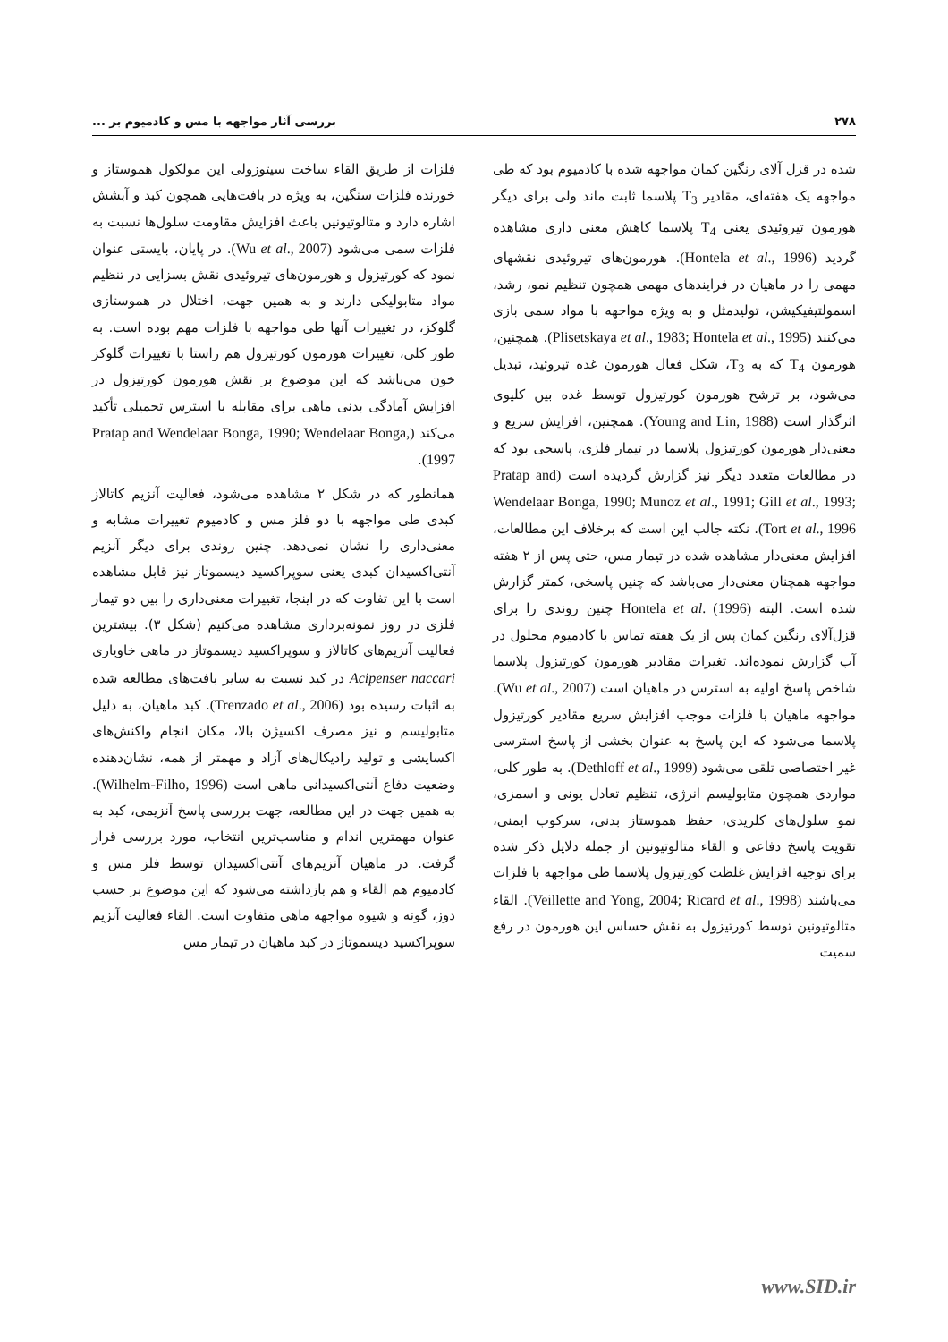۲۷۸ بررسی آثار مواجهه با مس و کادمیوم بر ...
شده در قزل آلای رنگین کمان مواجهه شده با کادمیوم بود که طی مواجهه یک هفته‌ای، مقادیر T<sub>3</sub> پلاسما ثابت ماند ولی برای دیگر هورمون تیروئیدی یعنی T<sub>4</sub> پلاسما کاهش معنی داری مشاهده گردید (Hontela et al., 1996). هورمون‌های تیروئیدی نقشهای مهمی را در ماهیان در فرایندهای مهمی همچون تنظیم نمو، رشد، اسمولتیفیکیشن، تولیدمثل و به ویژه مواجهه با مواد سمی بازی می‌کنند (Plisetskaya et al., 1983; Hontela et al., 1995). همچنین، هورمون T<sub>4</sub> که به T<sub>3</sub>، شکل فعال هورمون غده تیروئید، تبدیل می‌شود، بر ترشح هورمون کورتیزول توسط غده بین کلیوی اثرگذار است (Young and Lin, 1988). همچنین، افزایش سریع و معنی‌دار هورمون کورتیزول پلاسما در تیمار فلزی، پاسخی بود که در مطالعات متعدد دیگر نیز گزارش گردیده است (Pratap and Wendelaar Bonga, 1990; Munoz et al., 1991; Gill et al., 1993; Tort et al., 1996). نکته جالب این است که برخلاف این مطالعات، افزایش معنی‌دار مشاهده شده در تیمار مس، حتی پس از ۲ هفته مواجهه همچنان معنی‌دار می‌باشد که چنین پاسخی، کمتر گزارش شده است. البته Hontela et al. (1996) چنین روندی را برای قزل‌آلای رنگین کمان پس از یک هفته تماس با کادمیوم محلول در آب گزارش نموده‌اند. تغیرات مقادیر هورمون کورتیزول پلاسما شاخص پاسخ اولیه به استرس در ماهیان است (Wu et al., 2007). مواجهه ماهیان با فلزات موجب افزایش سریع مقادیر کورتیزول پلاسما می‌شود که این پاسخ به عنوان بخشی از پاسخ استرسی غیر اختصاصی تلقی می‌شود (Dethloff et al., 1999). به طور کلی، مواردی همچون متابولیسم انرژی، تنظیم تعادل یونی و اسمزی، نمو سلول‌های کلریدی، حفظ هموستاز بدنی، سرکوب ایمنی، تقویت پاسخ دفاعی و القاء متالوتیونین از جمله دلایل ذکر شده برای توجیه افزایش غلظت کورتیزول پلاسما طی مواجهه با فلزات می‌باشند (Veillette and Yong, 2004; Ricard et al., 1998). القاء متالوتیونین توسط کورتیزول به نقش حساس این هورمون در رفع سمیت
فلزات از طریق القاء ساخت سیتوزولی این مولکول هموستاز و خورنده فلزات سنگین، به ویژه در بافت‌هایی همچون کبد و آبشش اشاره دارد و متالوتیونین باعث افزایش مقاومت سلول‌ها نسبت به فلزات سمی می‌شود (Wu et al., 2007). در پایان، بایستی عنوان نمود که کورتیزول و هورمون‌های تیروئیدی نقش بسزایی در تنظیم مواد متابولیکی دارند و به همین جهت، اختلال در هموستازی گلوکز، در تغییرات آنها طی مواجهه با فلزات مهم بوده است. به طور کلی، تغییرات هورمون کورتیزول هم راستا با تغییرات گلوکز خون می‌باشد که این موضوع بر نقش هورمون کورتیزول در افزایش آمادگی بدنی ماهی برای مقابله با استرس تحمیلی تأکید می‌کند (Pratap and Wendelaar Bonga, 1990; Wendelaar Bonga, 1997).
همانطور که در شکل ۲ مشاهده می‌شود، فعالیت آنزیم کاتالاز کبدی طی مواجهه با دو فلز مس و کادمیوم تغییرات مشابه و معنی‌داری را نشان نمی‌دهد. چنین روندی برای دیگر آنزیم آنتی‌اکسیدان کبدی یعنی سوپراکسید دیسموتاز نیز قابل مشاهده است با این تفاوت که در اینجا، تغییرات معنی‌داری را بین دو تیمار فلزی در روز نمونه‌برداری مشاهده می‌کنیم (شکل ۳). بیشترین فعالیت آنزیم‌های کاتالاز و سوپراکسید دیسموتاز در ماهی خاویاری Acipenser naccari در کبد نسبت به سایر بافت‌های مطالعه شده به اثبات رسیده بود (Trenzado et al., 2006). کبد ماهیان، به دلیل متابولیسم و نیز مصرف اکسیژن بالا، مکان انجام واکنش‌های اکسایشی و تولید رادیکال‌های آزاد و مهمتر از همه، نشان‌دهنده وضعیت دفاع آنتی‌اکسیدانی ماهی است (Wilhelm-Filho, 1996). به همین جهت در این مطالعه، جهت بررسی پاسخ آنزیمی، کبد به عنوان مهمترین اندام و مناسب‌ترین انتخاب، مورد بررسی قرار گرفت. در ماهیان آنزیم‌های آنتی‌اکسیدان توسط فلز مس و کادمیوم هم القاء و هم بازداشته می‌شود که این موضوع بر حسب دوز، گونه و شیوه مواجهه ماهی متفاوت است. القاء فعالیت آنزیم سوپراکسید دیسموتاز در کبد ماهیان در تیمار مس
www.SID.ir